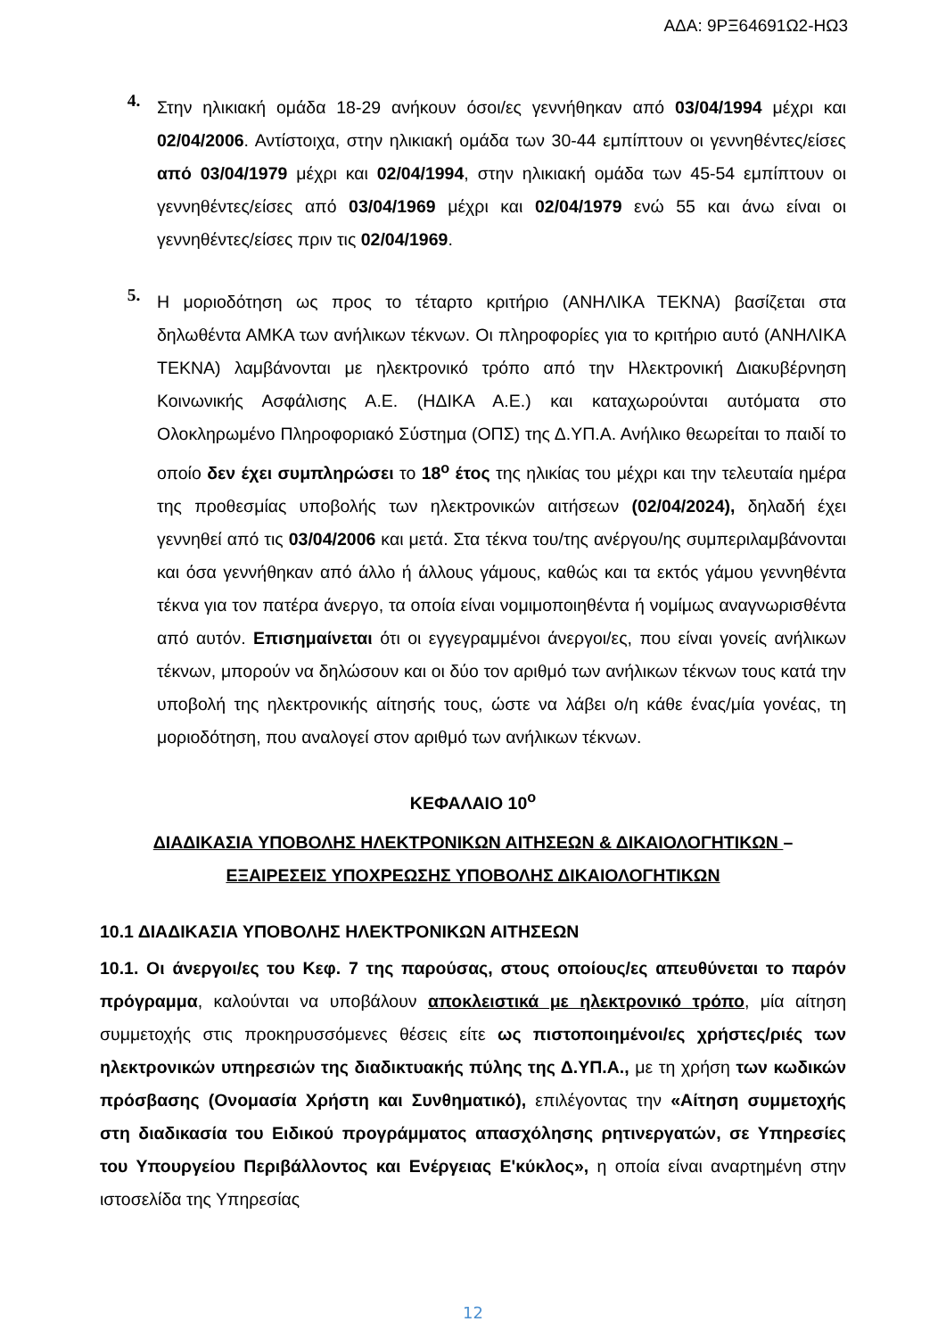ΑΔΑ: 9ΡΞ64691Ω2-ΗΩ3
4.
Στην ηλικιακή ομάδα 18-29 ανήκουν όσοι/ες γεννήθηκαν από 03/04/1994 μέχρι και 02/04/2006. Αντίστοιχα, στην ηλικιακή ομάδα των 30-44 εμπίπτουν οι γεννηθέντες/είσες από 03/04/1979 μέχρι και 02/04/1994, στην ηλικιακή ομάδα των 45-54 εμπίπτουν οι γεννηθέντες/είσες από 03/04/1969 μέχρι και 02/04/1979 ενώ 55 και άνω είναι οι γεννηθέντες/είσες πριν τις 02/04/1969.
5.
Η μοριοδότηση ως προς το τέταρτο κριτήριο (ΑΝΗΛΙΚΑ ΤΕΚΝΑ) βασίζεται στα δηλωθέντα ΑΜΚΑ των ανήλικων τέκνων. Οι πληροφορίες για το κριτήριο αυτό (ΑΝΗΛΙΚΑ ΤΕΚΝΑ) λαμβάνονται με ηλεκτρονικό τρόπο από την Ηλεκτρονική Διακυβέρνηση Κοινωνικής Ασφάλισης Α.Ε. (ΗΔΙΚΑ Α.Ε.) και καταχωρούνται αυτόματα στο Ολοκληρωμένο Πληροφοριακό Σύστημα (ΟΠΣ) της Δ.ΥΠ.Α. Ανήλικο θεωρείται το παιδί το οποίο δεν έχει συμπληρώσει το 18<sup>ο</sup> έτος της ηλικίας του μέχρι και την τελευταία ημέρα της προθεσμίας υποβολής των ηλεκτρονικών αιτήσεων (02/04/2024), δηλαδή έχει γεννηθεί από τις 03/04/2006 και μετά. Στα τέκνα του/της ανέργου/ης συμπεριλαμβάνονται και όσα γεννήθηκαν από άλλο ή άλλους γάμους, καθώς και τα εκτός γάμου γεννηθέντα τέκνα για τον πατέρα άνεργο, τα οποία είναι νομιμοποιηθέντα ή νομίμως αναγνωρισθέντα από αυτόν. Επισημαίνεται ότι οι εγγεγραμμένοι άνεργοι/ες, που είναι γονείς ανήλικων τέκνων, μπορούν να δηλώσουν και οι δύο τον αριθμό των ανήλικων τέκνων τους κατά την υποβολή της ηλεκτρονικής αίτησής τους, ώστε να λάβει ο/η κάθε ένας/μία γονέας, τη μοριοδότηση, που αναλογεί στον αριθμό των ανήλικων τέκνων.
ΚΕΦΑΛΑΙΟ 10<sup>ο</sup>
ΔΙΑΔΙΚΑΣΙΑ ΥΠΟΒΟΛΗΣ ΗΛΕΚΤΡΟΝΙΚΩΝ ΑΙΤΗΣΕΩΝ & ΔΙΚΑΙΟΛΟΓΗΤΙΚΩΝ –
ΕΞΑΙΡΕΣΕΙΣ ΥΠΟΧΡΕΩΣΗΣ ΥΠΟΒΟΛΗΣ ΔΙΚΑΙΟΛΟΓΗΤΙΚΩΝ
10.1 ΔΙΑΔΙΚΑΣΙΑ ΥΠΟΒΟΛΗΣ ΗΛΕΚΤΡΟΝΙΚΩΝ ΑΙΤΗΣΕΩΝ
10.1. Οι άνεργοι/ες του Κεφ. 7 της παρούσας, στους οποίους/ες απευθύνεται το παρόν πρόγραμμα, καλούνται να υποβάλουν αποκλειστικά με ηλεκτρονικό τρόπο, μία αίτηση συμμετοχής στις προκηρυσσόμενες θέσεις είτε ως πιστοποιημένοι/ες χρήστες/ριές των ηλεκτρονικών υπηρεσιών της διαδικτυακής πύλης της Δ.ΥΠ.Α., με τη χρήση των κωδικών πρόσβασης (Ονομασία Χρήστη και Συνθηματικό), επιλέγοντας την «Αίτηση συμμετοχής στη διαδικασία του Ειδικού προγράμματος απασχόλησης ρητινεργατών, σε Υπηρεσίες του Υπουργείου Περιβάλλοντος και Ενέργειας Ε'κύκλος», η οποία είναι αναρτημένη στην ιστοσελίδα της Υπηρεσίας
12